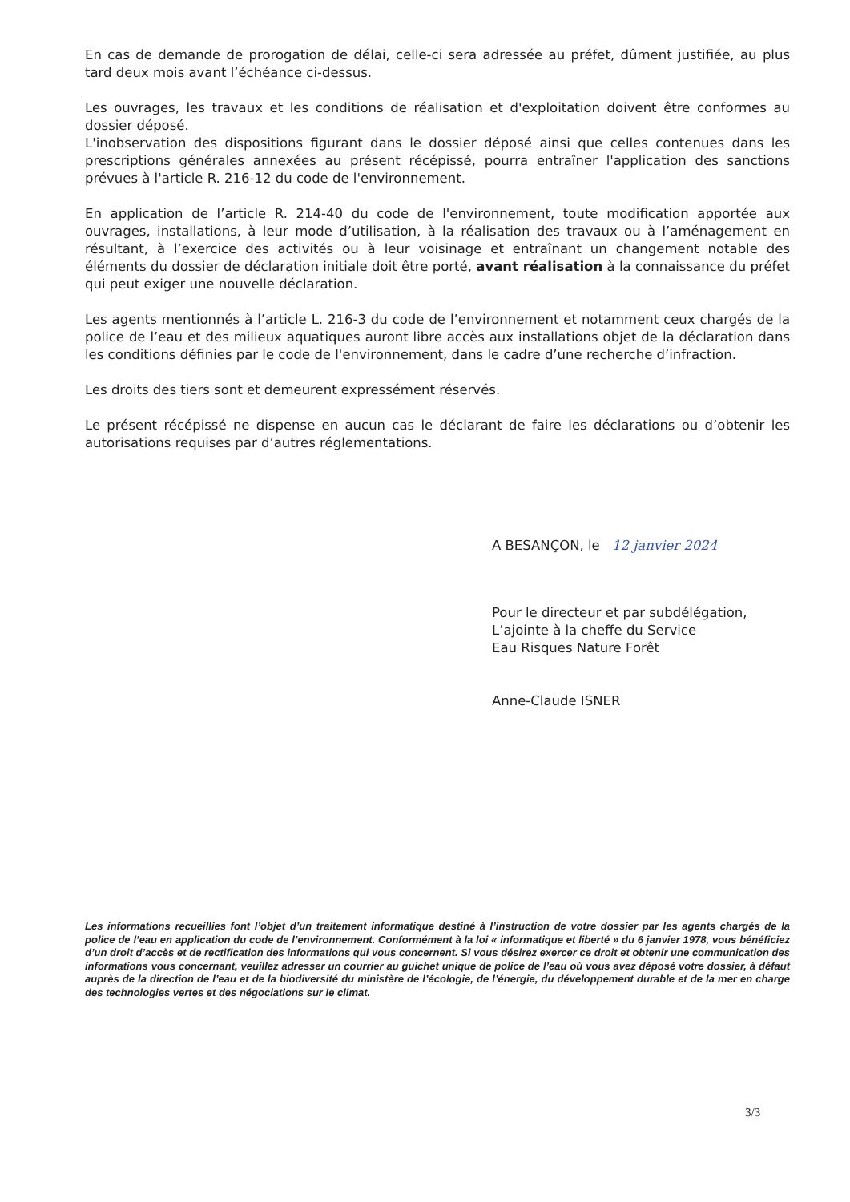En cas de demande de prorogation de délai, celle-ci sera adressée au préfet, dûment justifiée, au plus tard deux mois avant l’échéance ci-dessus.
Les ouvrages, les travaux et les conditions de réalisation et d'exploitation doivent être conformes au dossier déposé.
L'inobservation des dispositions figurant dans le dossier déposé ainsi que celles contenues dans les prescriptions générales annexées au présent récépissé, pourra entraîner l'application des sanctions prévues à l'article R. 216-12 du code de l'environnement.
En application de l’article R. 214-40 du code de l'environnement, toute modification apportée aux ouvrages, installations, à leur mode d’utilisation, à la réalisation des travaux ou à l’aménagement en résultant, à l’exercice des activités ou à leur voisinage et entraînant un changement notable des éléments du dossier de déclaration initiale doit être porté, avant réalisation à la connaissance du préfet qui peut exiger une nouvelle déclaration.
Les agents mentionnés à l’article L. 216-3 du code de l’environnement et notamment ceux chargés de la police de l’eau et des milieux aquatiques auront libre accès aux installations objet de la déclaration dans les conditions définies par le code de l'environnement, dans le cadre d’une recherche d’infraction.
Les droits des tiers sont et demeurent expressément réservés.
Le présent récépissé ne dispense en aucun cas le déclarant de faire les déclarations ou d’obtenir les autorisations requises par d’autres réglementations.
A BESANÇON, le 12 janvier 2024
Pour le directeur et par subdélégation,
L’ajointe à la cheffe du Service
Eau Risques Nature Forêt
Anne-Claude ISNER
Les informations recueillies font l’objet d’un traitement informatique destiné à l’instruction de votre dossier par les agents chargés de la police de l’eau en application du code de l’environnement. Conformément à la loi « informatique et liberté » du 6 janvier 1978, vous bénéficiez d’un droit d’accès et de rectification des informations qui vous concernent. Si vous désirez exercer ce droit et obtenir une communication des informations vous concernant, veuillez adresser un courrier au guichet unique de police de l’eau où vous avez déposé votre dossier, à défaut auprès de la direction de l’eau et de la biodiversité du ministère de l’écologie, de l’énergie, du développement durable et de la mer en charge des technologies vertes et des négociations sur le climat.
3/3